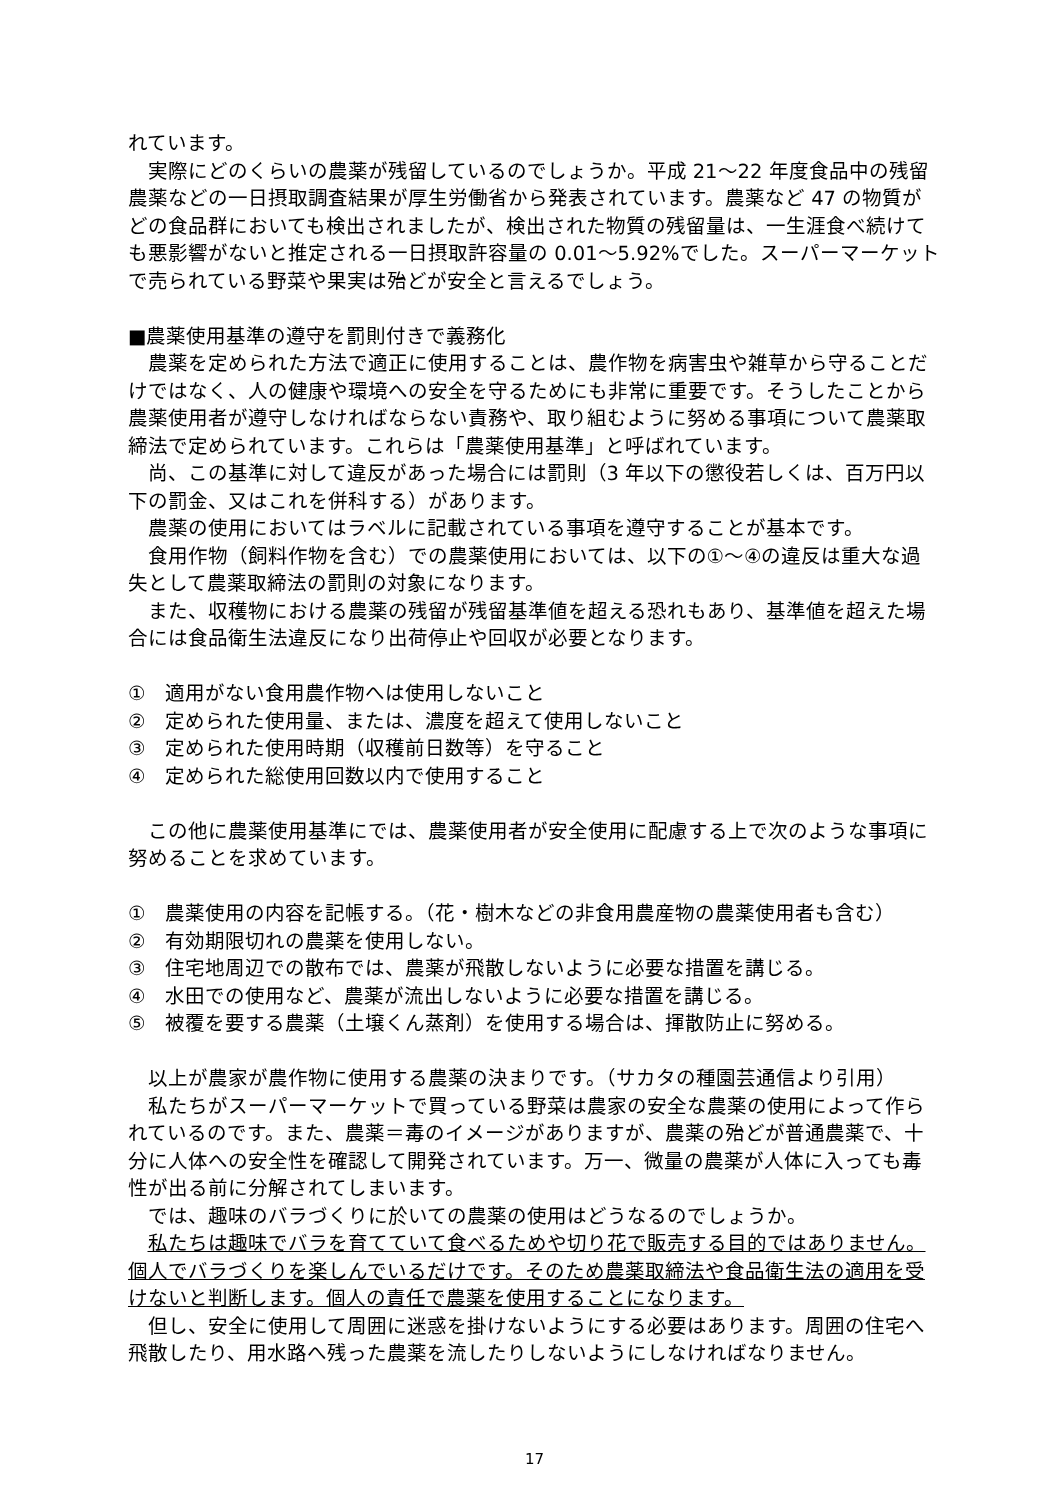れています。
実際にどのくらいの農薬が残留しているのでしょうか。平成 21～22 年度食品中の残留農薬などの一日摂取調査結果が厚生労働省から発表されています。農薬など 47 の物質がどの食品群においても検出されましたが、検出された物質の残留量は、一生涯食べ続けても悪影響がないと推定される一日摂取許容量の 0.01～5.92%でした。スーパーマーケットで売られている野菜や果実は殆どが安全と言えるでしょう。
■農薬使用基準の遵守を罰則付きで義務化
農薬を定められた方法で適正に使用することは、農作物を病害虫や雑草から守ることだけではなく、人の健康や環境への安全を守るためにも非常に重要です。そうしたことから農薬使用者が遵守しなければならない責務や、取り組むように努める事項について農薬取締法で定められています。これらは「農薬使用基準」と呼ばれています。
尚、この基準に対して違反があった場合には罰則（3 年以下の懲役若しくは、百万円以下の罰金、又はこれを併科する）があります。
農薬の使用においてはラベルに記載されている事項を遵守することが基本です。
食用作物（飼料作物を含む）での農薬使用においては、以下の①～④の違反は重大な過失として農薬取締法の罰則の対象になります。
また、収穫物における農薬の残留が残留基準値を超える恐れもあり、基準値を超えた場合には食品衛生法違反になり出荷停止や回収が必要となります。
①　適用がない食用農作物へは使用しないこと
②　定められた使用量、または、濃度を超えて使用しないこと
③　定められた使用時期（収穫前日数等）を守ること
④　定められた総使用回数以内で使用すること
この他に農薬使用基準にでは、農薬使用者が安全使用に配慮する上で次のような事項に努めることを求めています。
①　農薬使用の内容を記帳する。（花・樹木などの非食用農産物の農薬使用者も含む）
②　有効期限切れの農薬を使用しない。
③　住宅地周辺での散布では、農薬が飛散しないように必要な措置を講じる。
④　水田での使用など、農薬が流出しないように必要な措置を講じる。
⑤　被覆を要する農薬（土壌くん蒸剤）を使用する場合は、揮散防止に努める。
以上が農家が農作物に使用する農薬の決まりです。（サカタの種園芸通信より引用）
私たちがスーパーマーケットで買っている野菜は農家の安全な農薬の使用によって作られているのです。また、農薬＝毒のイメージがありますが、農薬の殆どが普通農薬で、十分に人体への安全性を確認して開発されています。万一、微量の農薬が人体に入っても毒性が出る前に分解されてしまいます。
では、趣味のバラづくりに於いての農薬の使用はどうなるのでしょうか。
私たちは趣味でバラを育てていて食べるためや切り花で販売する目的ではありません。個人でバラづくりを楽しんでいるだけです。そのため農薬取締法や食品衛生法の適用を受けないと判断します。個人の責任で農薬を使用することになります。
但し、安全に使用して周囲に迷惑を掛けないようにする必要はあります。周囲の住宅へ飛散したり、用水路へ残った農薬を流したりしないようにしなければなりません。
17